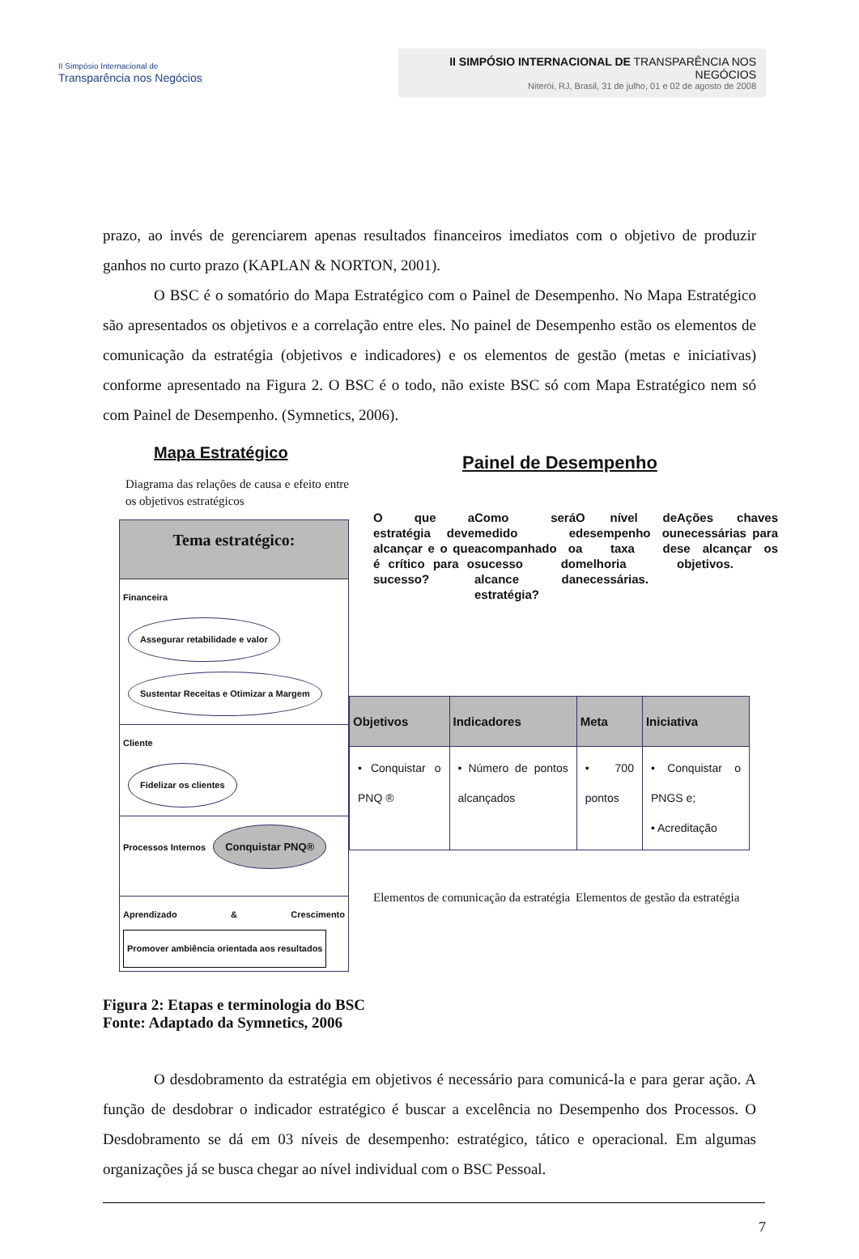II Simpósio Internacional de
Transparência nos Negócios
II SIMPÓSIO INTERNACIONAL DE TRANSPARÊNCIA NOS NEGÓCIOS
Niterói, RJ, Brasil, 31 de julho, 01 e 02 de agosto de 2008
prazo, ao invés de gerenciarem apenas resultados financeiros imediatos com o objetivo de produzir ganhos no curto prazo (KAPLAN & NORTON, 2001).
O BSC é o somatório do Mapa Estratégico com o Painel de Desempenho. No Mapa Estratégico são apresentados os objetivos e a correlação entre eles. No painel de Desempenho estão os elementos de comunicação da estratégia (objetivos e indicadores) e os elementos de gestão (metas e iniciativas) conforme apresentado na Figura 2. O BSC é o todo, não existe BSC só com Mapa Estratégico nem só com Painel de Desempenho. (Symnetics, 2006).
Mapa Estratégico
Diagrama das relações de causa e efeito entre os objetivos estratégicos
Tema estratégico:
Financeira
Assegurar retabilidade e valor
Sustentar Receitas e Otimizar a Margem
Cliente
Fidelizar os clientes
Processos Internos Conquistar PNQ®
Aprendizado & Crescimento Promover ambiência orientada aos resultados
Painel de Desempenho
O que a estratégia deve alcançar e o que é crítico para o sucesso?
Como será medido e acompanhado o sucesso do alcance da estratégia?
O nível de desempenho ou a taxa de melhoria necessárias.
Ações chaves necessárias para se alcançar os objetivos.
| Objetivos | Indicadores | Meta | Iniciativa |
| --- | --- | --- | --- |
| • Conquistar o PNQ ® | • Número de pontos alcançados | • 700 pontos | • Conquistar o PNGS e; • Acreditação |
Elementos de comunicação da estratégia
Elementos de gestão da estratégia
Figura 2: Etapas e terminologia do BSC
Fonte: Adaptado da Symnetics, 2006
O desdobramento da estratégia em objetivos é necessário para comunicá-la e para gerar ação. A função de desdobrar o indicador estratégico é buscar a excelência no Desempenho dos Processos. O Desdobramento se dá em 03 níveis de desempenho: estratégico, tático e operacional. Em algumas organizações já se busca chegar ao nível individual com o BSC Pessoal.
7